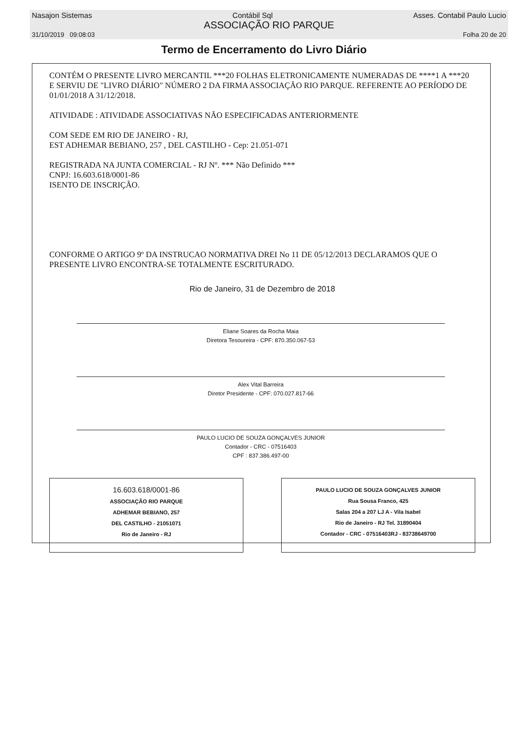Nasajon Sistemas Contábil Sql Asses. Contabil Paulo Lucio
ASSOCIAÇÃO RIO PARQUE
31/10/2019 09:08:03 Folha 20 de 20
Termo de Encerramento do Livro Diário
CONTÉM O PRESENTE LIVRO MERCANTIL ***20 FOLHAS ELETRONICAMENTE NUMERADAS DE ****1 A ***20 E SERVIU DE "LIVRO DIÁRIO" NÚMERO 2 DA FIRMA ASSOCIAÇÃO RIO PARQUE. REFERENTE AO PERÍODO DE 01/01/2018 A 31/12/2018.
ATIVIDADE : ATIVIDADE ASSOCIATIVAS NÃO ESPECIFICADAS ANTERIORMENTE
COM SEDE EM RIO DE JANEIRO - RJ,
EST ADHEMAR BEBIANO, 257 , DEL CASTILHO - Cep: 21.051-071
REGISTRADA NA JUNTA COMERCIAL - RJ Nº. *** Não Definido ***
CNPJ: 16.603.618/0001-86
ISENTO DE INSCRIÇÃO.
CONFORME O ARTIGO 9º DA INSTRUCAO NORMATIVA DREI No 11 DE 05/12/2013 DECLARAMOS QUE O PRESENTE LIVRO ENCONTRA-SE TOTALMENTE ESCRITURADO.
Rio de Janeiro, 31 de Dezembro de 2018
Eliane Soares da Rocha Maia
Diretora Tesoureira - CPF: 870.350.067-53
Alex Vital Barreira
Diretor Presidente - CPF: 070.027.817-66
PAULO LUCIO DE SOUZA GONÇALVES JUNIOR
Contador - CRC - 07516403
CPF : 837.386.497-00
16.603.618/0001-86
ASSOCIAÇÃO RIO PARQUE
ADHEMAR BEBIANO, 257
DEL CASTILHO - 21051071
Rio de Janeiro - RJ
PAULO LUCIO DE SOUZA GONÇALVES JUNIOR
Rua Sousa Franco, 425
Salas 204 a 207 LJ A - Vila Isabel
Rio de Janeiro - RJ Tel. 31890404
Contador - CRC - 07516403RJ - 83738649700